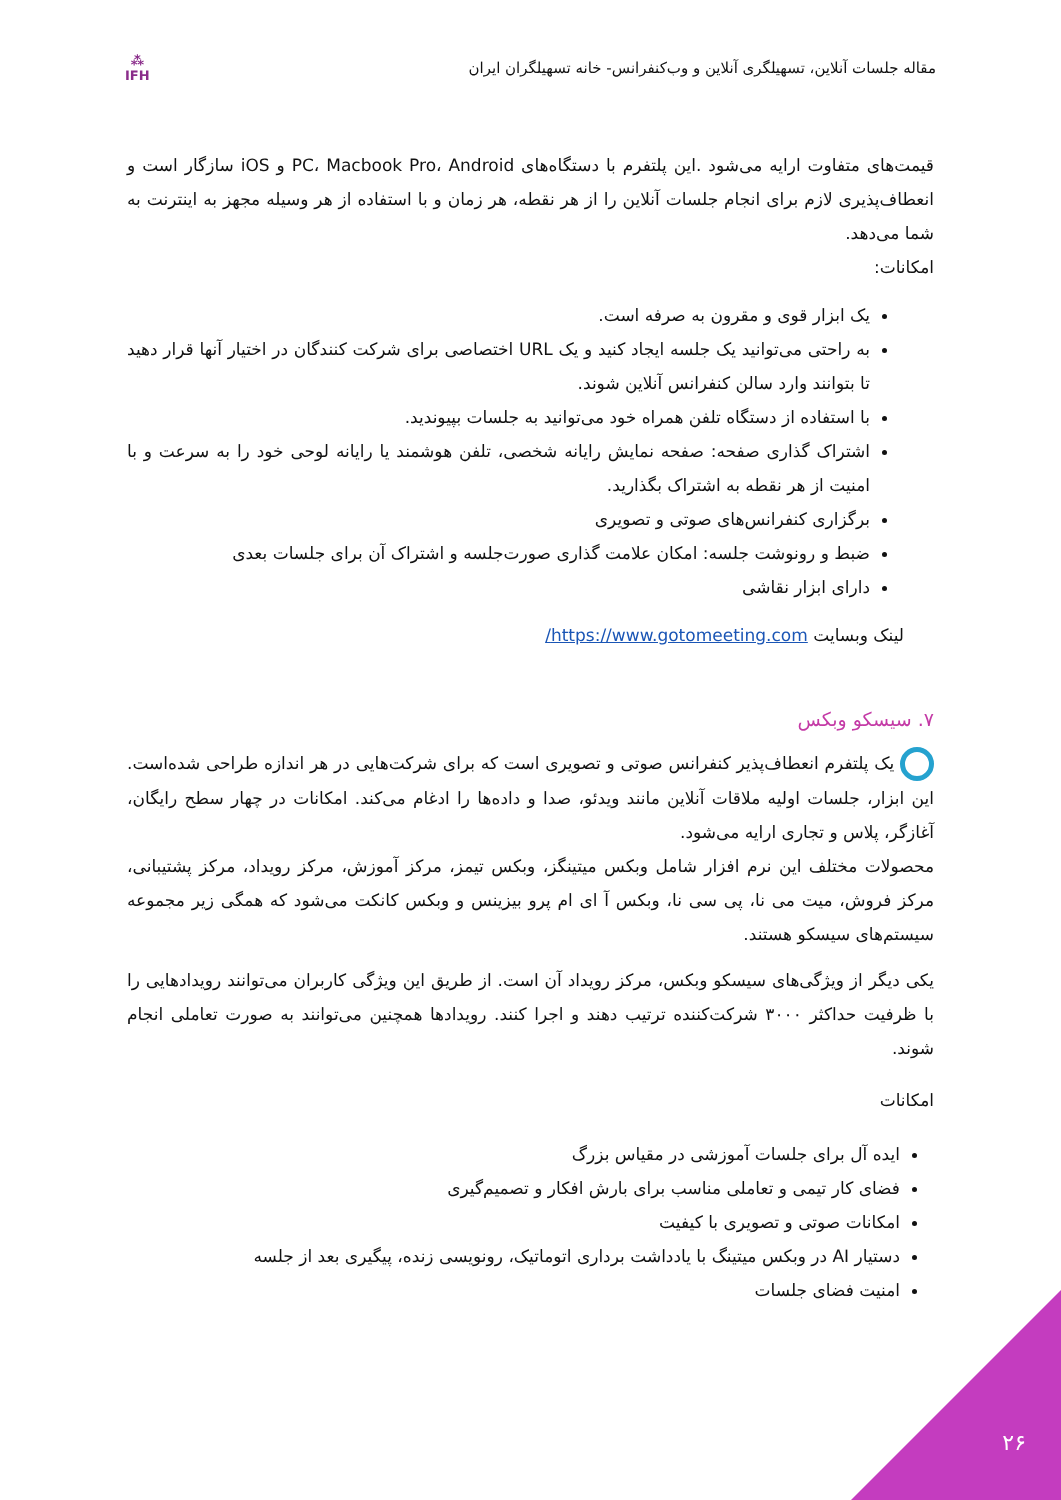مقاله جلسات آنلاین، تسهیلگری آنلاین و وب‌کنفرانس- خانه تسهیلگران ایران
⁂
IFH
قیمت‌های متفاوت ارایه می‌شود .این پلتفرم با دستگاه‌های PC، Macbook Pro، Android و iOS سازگار است و انعطاف‌پذیری لازم برای انجام جلسات آنلاین را از هر نقطه، هر زمان و با استفاده از هر وسیله مجهز به اینترنت به شما می‌دهد.
امکانات:
یک ابزار قوی و مقرون به صرفه است.
به راحتی می‌توانید یک جلسه ایجاد کنید و یک URL اختصاصی برای شرکت کنندگان در اختیار آنها قرار دهید تا بتوانند وارد سالن کنفرانس آنلاین شوند.
با استفاده از دستگاه تلفن همراه خود می‌توانید به جلسات بپیوندید.
اشتراک گذاری صفحه: صفحه نمایش رایانه شخصی، تلفن هوشمند یا رایانه لوحی خود را به سرعت و با امنیت از هر نقطه به اشتراک بگذارید.
برگزاری کنفرانس‌های صوتی و تصویری
ضبط و رونوشت جلسه: امکان علامت گذاری صورت‌جلسه و اشتراک آن برای جلسات بعدی
دارای ابزار نقاشی
لینک وبسایت https://www.gotomeeting.com/
۷. سیسکو وبکس
یک پلتفرم انعطاف‌پذیر کنفرانس صوتی و تصویری است که برای شرکت‌هایی در هر اندازه طراحی شده‌است. این ابزار، جلسات اولیه ملاقات آنلاین مانند ویدئو، صدا و داده‌ها را ادغام می‌کند. امکانات در چهار سطح رایگان، آغازگر، پلاس و تجاری ارایه می‌شود.
محصولات مختلف این نرم افزار شامل وبکس میتینگز، وبکس تیمز، مرکز آموزش، مرکز رویداد، مرکز پشتیبانی، مرکز فروش، میت می نا، پی سی نا، وبکس آ ای ام پرو بیزینس و وبکس کانکت می‌شود که همگی زیر مجموعه سیستم‌های سیسکو هستند.
یکی دیگر از ویژگی‌های سیسکو وبکس، مرکز رویداد آن است. از طریق این ویژگی کاربران می‌توانند رویدادهایی را با ظرفیت حداکثر ۳۰۰۰ شرکت‌کننده ترتیب دهند و اجرا کنند. رویدادها همچنین می‌توانند به صورت تعاملی انجام شوند.
امکانات
ایده آل برای جلسات آموزشی در مقیاس بزرگ
فضای کار تیمی و تعاملی مناسب برای بارش افکار و تصمیم‌گیری
امکانات صوتی و تصویری با کیفیت
دستیار AI در وبکس میتینگ با یادداشت برداری اتوماتیک، رونویسی زنده، پیگیری بعد از جلسه
امنیت فضای جلسات
۲۶